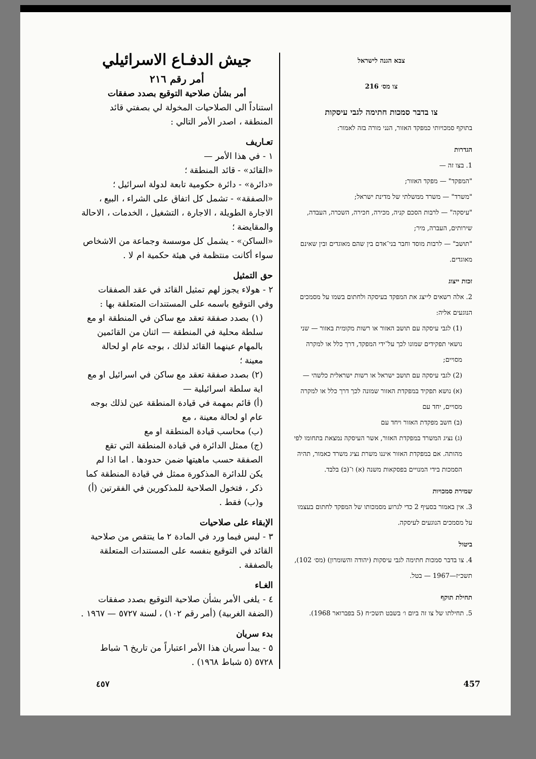צבא הגנה לישראל
צו מס׳ 216
צו בדבר סמכות חתימה לגבי עיסקות
בתוקף סמכויותי כמפקד האזור, הנני מורה בזה לאמור:
הגדרות
1. בצו זה —
"המפקד" — מפקד האזור;
"משרד" — משרד ממשלתי של מדינת ישראל;
"עיסקה" — לרבות הסכם קניה, מכירה, חכירה, השכרה, העבדה, שירותים, העברה, מיר;
"תושב" — לרבות מוסד וחבר בני־אדם בין שהם מאוגדים ובין שאינם מאוגדים.
זכות ייצוג
2. אלה רשאים לייצג את המפקד בעיסקה ולחתום בשמו על מסמכים הנוגעים אליה:
(1) לגבי עיסקה עם תושב האזור או רשות מקומית באזור — שני נושאי תפקידים שמונו לכך על־ידי המפקד, דרך כלל או למקרה מסויים;
(2) לגבי עיסקה עם תושב ישראל או רשות ישראלית כלשהי —
(א) נושא תפקיד במפקדת האזור שמונה לכך דרך כלל או למקרה מסויים, יחד עם
(ב) חשב מפקדת האזור ויחד עם
(ג) נציג המשרד במפקדת האזור, אשר העיסקה נמצאת בתחומו לפי מהותה. אם במפקדת האזור איננו משרת נציג משרד כאמור, תהיה הסמכות בידי המנויים בפסקאות משנה (א) ו־(ב) בלבד.
שמירת סמכויות
3. אין באמור בסעיף 2 כדי לגרוע מסמכותו של המפקד לחתום בעצמו על מסמכים הנוגעים לעיסקה.
ביטול
4. צו בדבר סמכות חתימה לגבי עיסקות (יהודה והשומרון) (מס׳ 102), תשכ״ז—1967 — בטל.
תחילת תוקף
5. תחילתו של צו זה ביום ו׳ בשבט תשכ״ח (5 בפברואר 1968).
جيش الدفـاع الاسرائيلي
أمر رقم ٢١٦
أمر بشأن صلاحية التوقيع بصدد صفقات
استناداً الى الصلاحيات المخولة لي بصفتي قائد المنطقة ، اصدر الأمر التالي :
تعـاريف
١ - في هذا الأمر —
«القائد» - قائد المنطقة ؛
«دائرة» - دائرة حكومية تابعة لدولة اسرائيل ؛
«الصفقة» - تشمل كل اتفاق على الشراء ، البيع ، الاجارة الطويلة ، الاجارة ، التشغيل ، الخدمات ، الاحالة والمقايضة ؛
«الساكن» - يشمل كل موسسة وجماعة من الاشخاص سواء أكانت منتظمة في هيئة حكمية ام لا .
حق التمثيل
٢ - هولاء يجوز لهم تمثيل القائد في عقد الصفقات وفي التوقيع باسمه على المستندات المتعلقة بها :
(١) بصدد صفقة تعقد مع ساكن في المنطقة او مع سلطة محلية في المنطقة — اثنان من القائمين بالمهام عينهما القائد لذلك ، بوجه عام او لحالة معينة ؛
(٢) بصدد صفقة تعقد مع ساكن في اسرائيل او مع اية سلطة اسرائيلية —
(أ) قائم بمهمة في قيادة المنطقة عين لذلك بوجه عام او لحالة معينة ، مع
(ب) محاسب قيادة المنطقة او مع
(ج) ممثل الدائرة في قيادة المنطقة التي تقع الصفقة حسب ماهيتها ضمن حدودها . اما اذا لم يكن للدائرة المذكورة ممثل في قيادة المنطقة كما ذكر ، فتخول الصلاحية للمذكورين في الفقرتين (أ) و(ب) فقط .
الإبقاء على صلاحيات
٣ - ليس فيما ورد في المادة ٢ ما ينتقص من صلاحية القائد في التوقيع بنفسه على المستندات المتعلقة بالصفقة .
الغـاء
٤ - يلغى الأمر بشأن صلاحية التوقيع بصدد صفقات (الضفة الغربية) (أمر رقم ١٠٢) ، لسنة ٥٧٢٧ — ١٩٦٧ .
بدء سريان
٥ - يبدأ سريان هذا الأمر اعتباراً من تاريخ ٦ شباط ٥٧٢٨ (٥ شباط ١٩٦٨) .
٤٥٧ 457